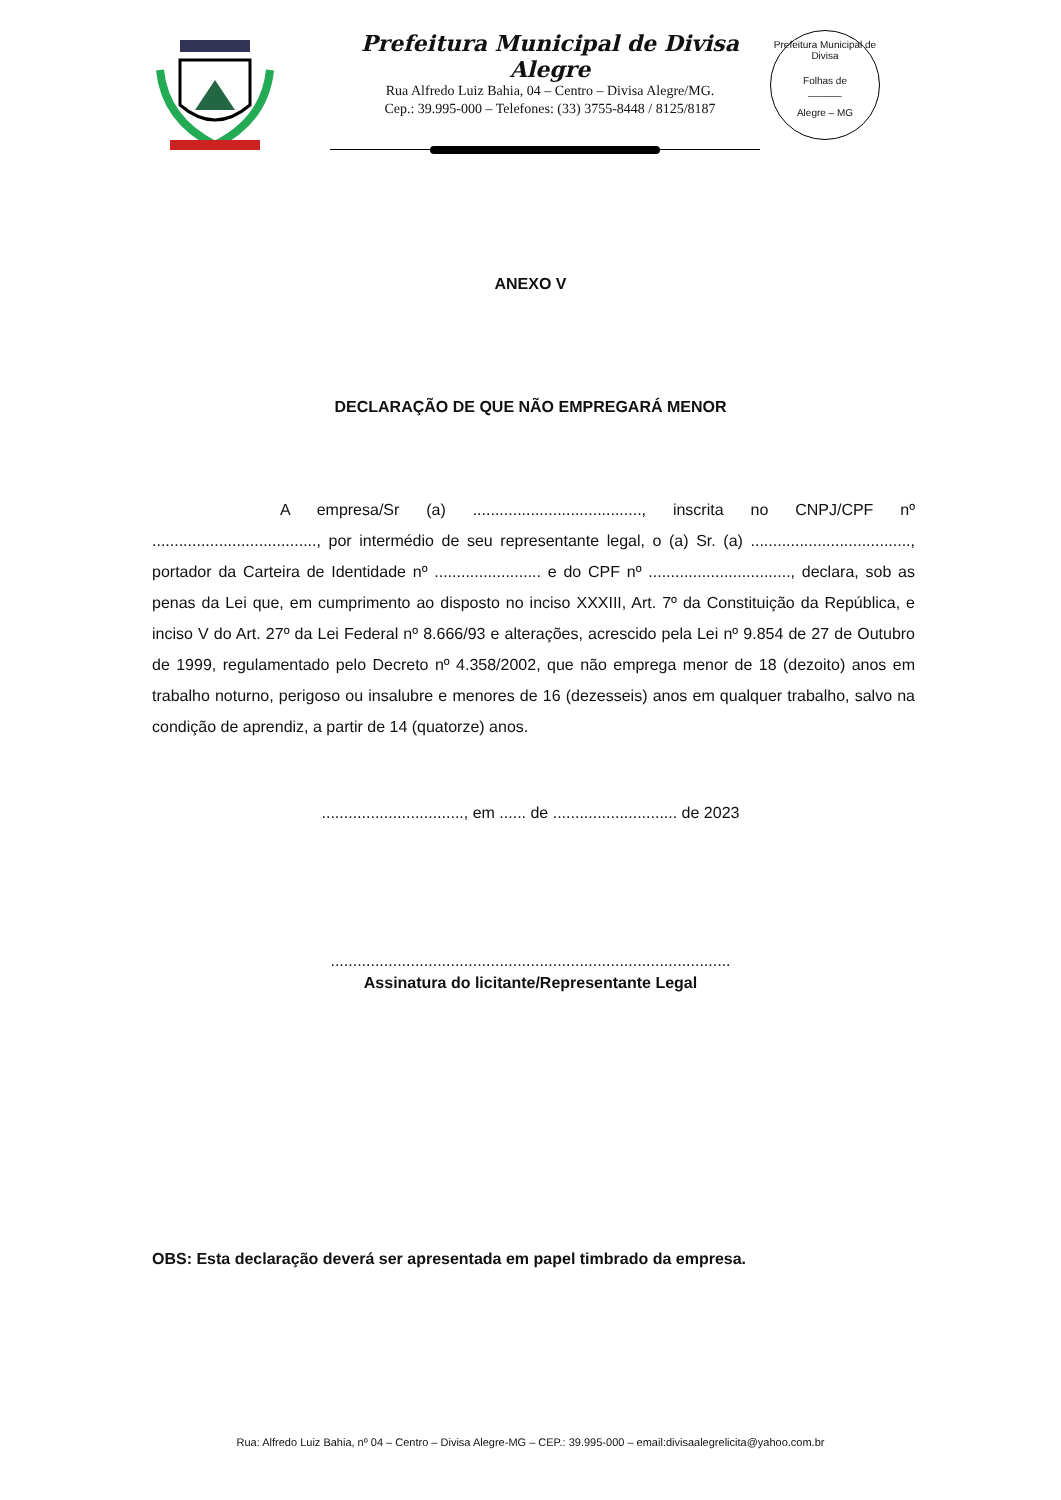Prefeitura Municipal de Divisa Alegre
Rua Alfredo Luiz Bahia, 04 – Centro – Divisa Alegre/MG.
Cep.: 39.995-000 – Telefones: (33) 3755-8448 / 8125/8187
Prefeitura Municipal de Divisa
Folhas de
______
Alegre – MG
ANEXO V
DECLARAÇÃO DE QUE NÃO EMPREGARÁ MENOR
A empresa/Sr (a) ......................................, inscrita no CNPJ/CPF nº ....................................., por intermédio de seu representante legal, o (a) Sr. (a) ...................................., portador da Carteira de Identidade nº ........................ e do CPF nº ................................, declara, sob as penas da Lei que, em cumprimento ao disposto no inciso XXXIII, Art. 7º da Constituição da República, e inciso V do Art. 27º da Lei Federal nº 8.666/93 e alterações, acrescido pela Lei nº 9.854 de 27 de Outubro de 1999, regulamentado pelo Decreto nº 4.358/2002, que não emprega menor de 18 (dezoito) anos em trabalho noturno, perigoso ou insalubre e menores de 16 (dezesseis) anos em qualquer trabalho, salvo na condição de aprendiz, a partir de 14 (quatorze) anos.
................................, em ...... de ............................ de 2023
..........................................................................................
Assinatura do licitante/Representante Legal
OBS: Esta declaração deverá ser apresentada em papel timbrado da empresa.
Rua: Alfredo Luiz Bahia, nº 04 – Centro – Divisa Alegre-MG – CEP.: 39.995-000 – email:divisaalegrelicita@yahoo.com.br